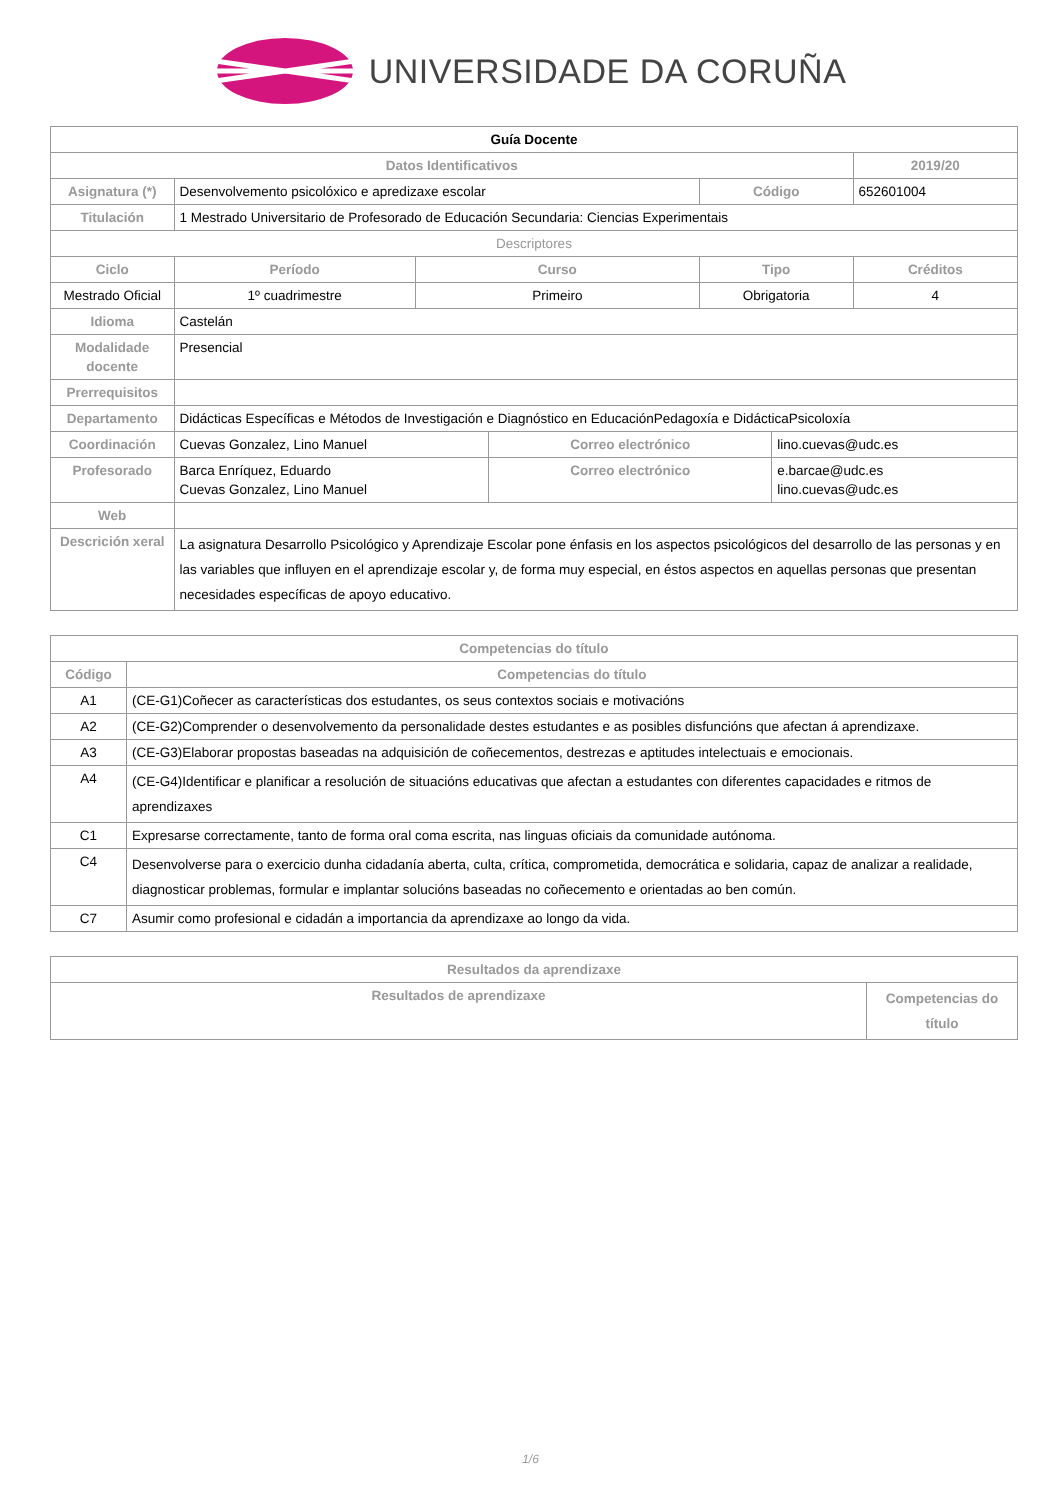UNIVERSIDADE DA CORUÑA
| Guía Docente | | | | | | |
| Datos Identificativos | | | | | | 2019/20 |
| Asignatura (*) | Desenvolvemento psicolóxico e apredizaxe escolar | | | Código | | 652601004 |
| Titulación | 1 Mestrado Universitario de Profesorado de Educación Secundaria: Ciencias Experimentais | | | | | |
| Descriptores | | | | | | |
| Ciclo | Período | Curso | | Tipo | | Créditos |
| Mestrado Oficial | 1º cuadrimestre | Primeiro | | Obrigatoria | | 4 |
| Idioma | Castelán | | | | | |
| Modalidade docente | Presencial | | | | | |
| Prerrequisitos | | | | | | |
| Departamento | Didácticas Específicas e Métodos de Investigación e Diagnóstico en EducaciónPedagoxía e DidácticaPsicoloxía | | | | | |
| Coordinación | Cuevas Gonzalez, Lino Manuel | | Correo electrónico | | lino.cuevas@udc.es | |
| Profesorado | Barca Enríquez, Eduardo Cuevas Gonzalez, Lino Manuel | | Correo electrónico | | e.barcae@udc.es lino.cuevas@udc.es | |
| Web | | | | | | |
| Descrición xeral | La asignatura Desarrollo Psicológico y Aprendizaje Escolar pone énfasis en los aspectos psicológicos del desarrollo de las personas y en las variables que influyen en el aprendizaje escolar y, de forma muy especial, en éstos aspectos en aquellas personas que presentan necesidades específicas de apoyo educativo. | | | | | |
| Competencias do título | |
| --- | --- |
| Código | Competencias do título |
| A1 | (CE-G1)Coñecer as características dos estudantes, os seus contextos sociais e motivacións |
| A2 | (CE-G2)Comprender o desenvolvemento da personalidade destes estudantes e as posibles disfuncións que afectan á aprendizaxe. |
| A3 | (CE-G3)Elaborar propostas baseadas na adquisición de coñecementos, destrezas e aptitudes intelectuais e emocionais. |
| A4 | (CE-G4)Identificar e planificar a resolución de situacións educativas que afectan a estudantes con diferentes capacidades e ritmos de aprendizaxes |
| C1 | Expresarse correctamente, tanto de forma oral coma escrita, nas linguas oficiais da comunidade autónoma. |
| C4 | Desenvolverse para o exercicio dunha cidadanía aberta, culta, crítica, comprometida, democrática e solidaria, capaz de analizar a realidade, diagnosticar problemas, formular e implantar solucións baseadas no coñecemento e orientadas ao ben común. |
| C7 | Asumir como profesional e cidadán a importancia da aprendizaxe ao longo da vida. |
| Resultados da aprendizaxe | |
| --- | --- |
| Resultados de aprendizaxe | Competencias do título |
1/6